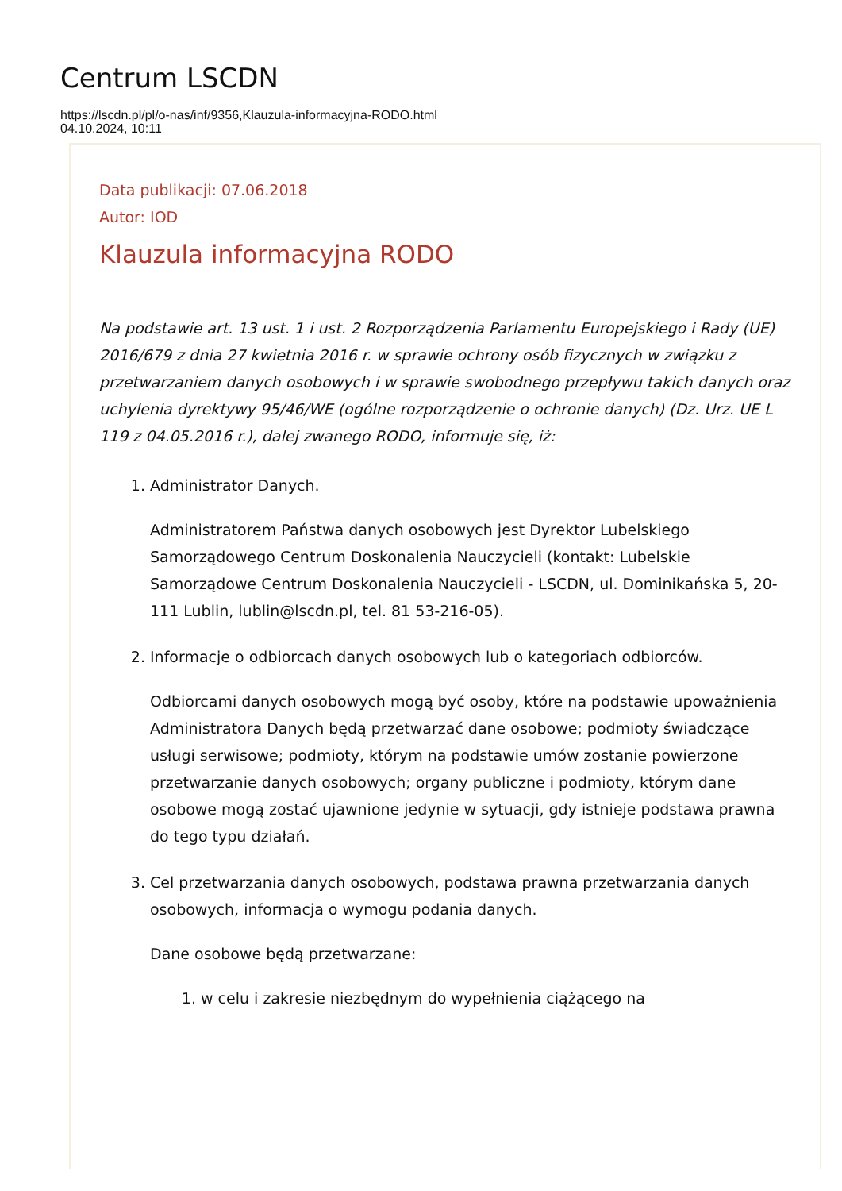Centrum LSCDN
https://lscdn.pl/pl/o-nas/inf/9356,Klauzula-informacyjna-RODO.html
04.10.2024, 10:11
Data publikacji: 07.06.2018
Autor: IOD
Klauzula informacyjna RODO
Na podstawie art. 13 ust. 1 i ust. 2 Rozporządzenia Parlamentu Europejskiego i Rady (UE) 2016/679 z dnia 27 kwietnia 2016 r. w sprawie ochrony osób fizycznych w związku z przetwarzaniem danych osobowych i w sprawie swobodnego przepływu takich danych oraz uchylenia dyrektywy 95/46/WE (ogólne rozporządzenie o ochronie danych) (Dz. Urz. UE L 119 z 04.05.2016 r.), dalej zwanego RODO, informuje się, iż:
1. Administrator Danych.
Administratorem Państwa danych osobowych jest Dyrektor Lubelskiego Samorządowego Centrum Doskonalenia Nauczycieli (kontakt: Lubelskie Samorządowe Centrum Doskonalenia Nauczycieli - LSCDN, ul. Dominikańska 5, 20-111 Lublin, lublin@lscdn.pl, tel. 81 53-216-05).
2. Informacje o odbiorcach danych osobowych lub o kategoriach odbiorców.
Odbiorcami danych osobowych mogą być osoby, które na podstawie upoważnienia Administratora Danych będą przetwarzać dane osobowe; podmioty świadczące usługi serwisowe; podmioty, którym na podstawie umów zostanie powierzone przetwarzanie danych osobowych; organy publiczne i podmioty, którym dane osobowe mogą zostać ujawnione jedynie w sytuacji, gdy istnieje podstawa prawna do tego typu działań.
3. Cel przetwarzania danych osobowych, podstawa prawna przetwarzania danych osobowych, informacja o wymogu podania danych.
Dane osobowe będą przetwarzane:
1. w celu i zakresie niezbędnym do wypełnienia ciążącego na